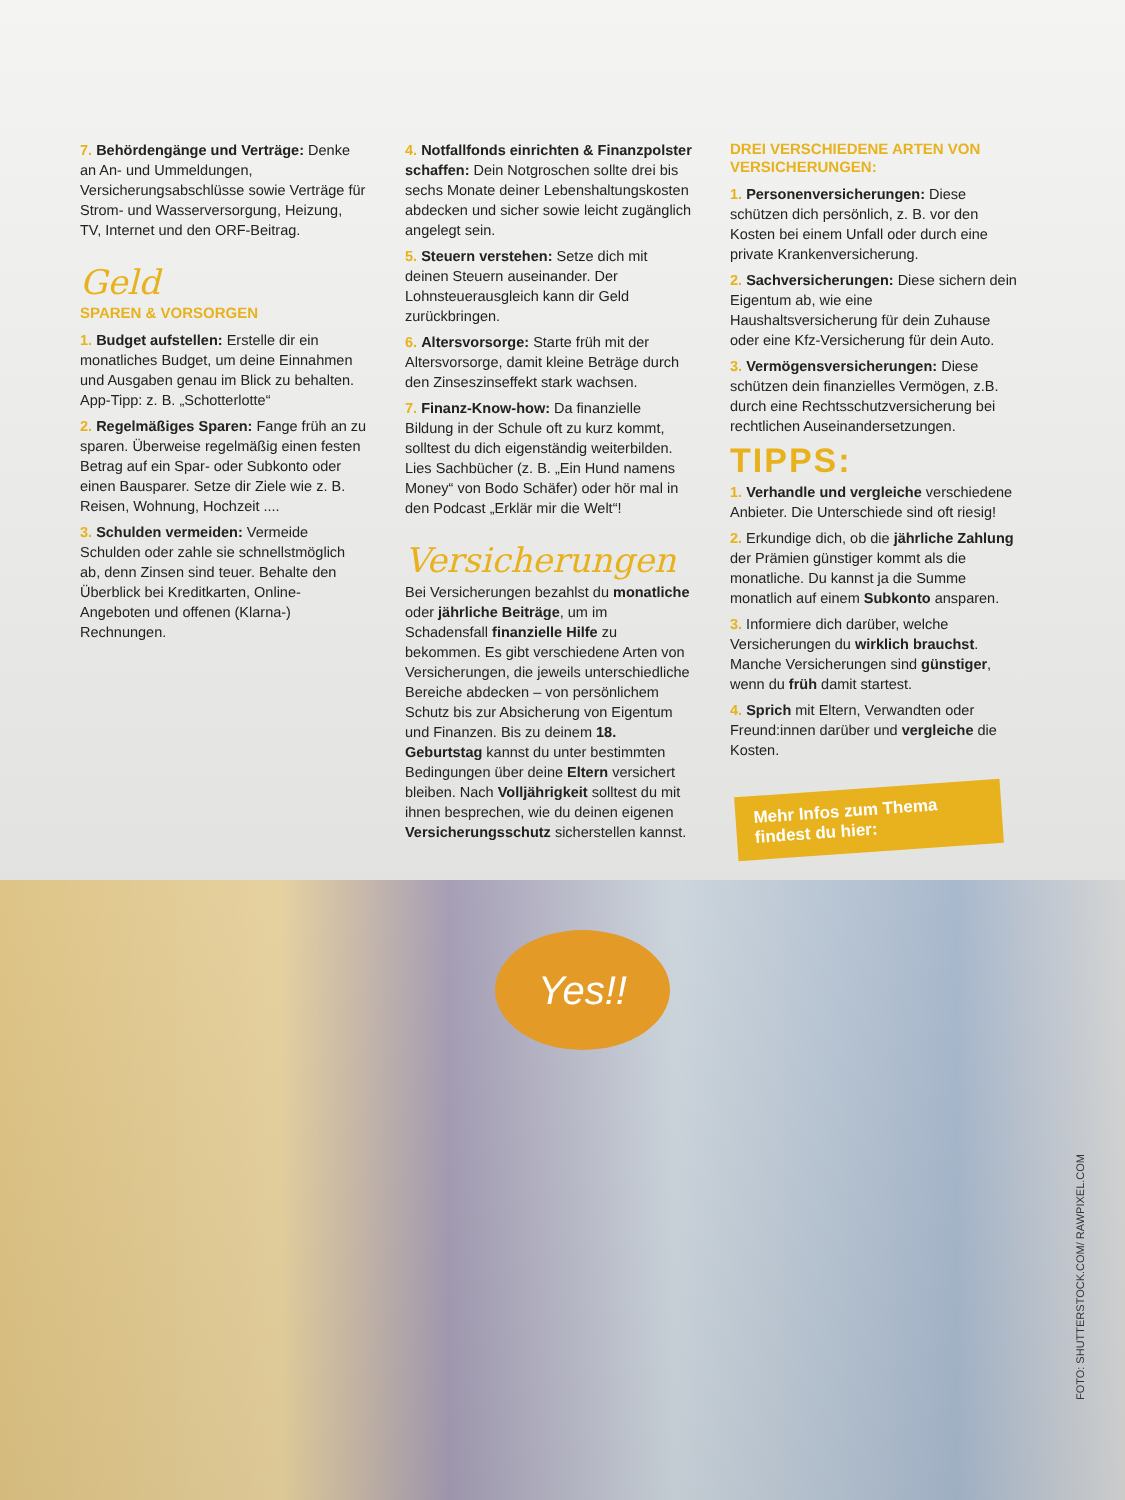7. Behördengänge und Verträge: Denke an An- und Ummeldungen, Versicherungsabschlüsse sowie Verträge für Strom- und Wasserversorgung, Heizung, TV, Internet und den ORF-Beitrag.
Geld
SPAREN & VORSORGEN
1. Budget aufstellen: Erstelle dir ein monatliches Budget, um deine Einnahmen und Ausgaben genau im Blick zu behalten. App-Tipp: z. B. „Schotterlotte“
2. Regelmäßiges Sparen: Fange früh an zu sparen. Überweise regelmäßig einen festen Betrag auf ein Spar- oder Subkonto oder einen Bausparer. Setze dir Ziele wie z. B. Reisen, Wohnung, Hochzeit ....
3. Schulden vermeiden: Vermeide Schulden oder zahle sie schnellstmöglich ab, denn Zinsen sind teuer. Behalte den Überblick bei Kreditkarten, Online-Angeboten und offenen (Klarna-) Rechnungen.
4. Notfallfonds einrichten & Finanzpolster schaffen: Dein Notgroschen sollte drei bis sechs Monate deiner Lebenshaltungskosten abdecken und sicher sowie leicht zugänglich angelegt sein.
5. Steuern verstehen: Setze dich mit deinen Steuern auseinander. Der Lohnsteuerausgleich kann dir Geld zurückbringen.
6. Altersvorsorge: Starte früh mit der Altersvorsorge, damit kleine Beträge durch den Zinseszinseffekt stark wachsen.
7. Finanz-Know-how: Da finanzielle Bildung in der Schule oft zu kurz kommt, solltest du dich eigenständig weiterbilden. Lies Sachbücher (z. B. „Ein Hund namens Money“ von Bodo Schäfer) oder hör mal in den Podcast „Erklär mir die Welt“!
Versicherungen
Bei Versicherungen bezahlst du monatliche oder jährliche Beiträge, um im Schadensfall finanzielle Hilfe zu bekommen. Es gibt verschiedene Arten von Versicherungen, die jeweils unterschiedliche Bereiche abdecken – von persönlichem Schutz bis zur Absicherung von Eigentum und Finanzen. Bis zu deinem 18. Geburtstag kannst du unter bestimmten Bedingungen über deine Eltern versichert bleiben. Nach Volljährigkeit solltest du mit ihnen besprechen, wie du deinen eigenen Versicherungsschutz sicherstellen kannst.
DREI VERSCHIEDENE ARTEN VON VERSICHERUNGEN:
1. Personenversicherungen: Diese schützen dich persönlich, z. B. vor den Kosten bei einem Unfall oder durch eine private Krankenversicherung.
2. Sachversicherungen: Diese sichern dein Eigentum ab, wie eine Haushaltsversicherung für dein Zuhause oder eine Kfz-Versicherung für dein Auto.
3. Vermögensversicherungen: Diese schützen dein finanzielles Vermögen, z.B. durch eine Rechtsschutzversicherung bei rechtlichen Auseinandersetzungen.
TIPPS:
1. Verhandle und vergleiche verschiedene Anbieter. Die Unterschiede sind oft riesig!
2. Erkundige dich, ob die jährliche Zahlung der Prämien günstiger kommt als die monatliche. Du kannst ja die Summe monatlich auf einem Subkonto ansparen.
3. Informiere dich darüber, welche Versicherungen du wirklich brauchst. Manche Versicherungen sind günstiger, wenn du früh damit startest.
4. Sprich mit Eltern, Verwandten oder Freund:innen darüber und vergleiche die Kosten.
Mehr Infos zum Thema findest du hier:
Yes!!
FOTO: SHUTTERSTOCK.COM/ RAWPIXEL.COM